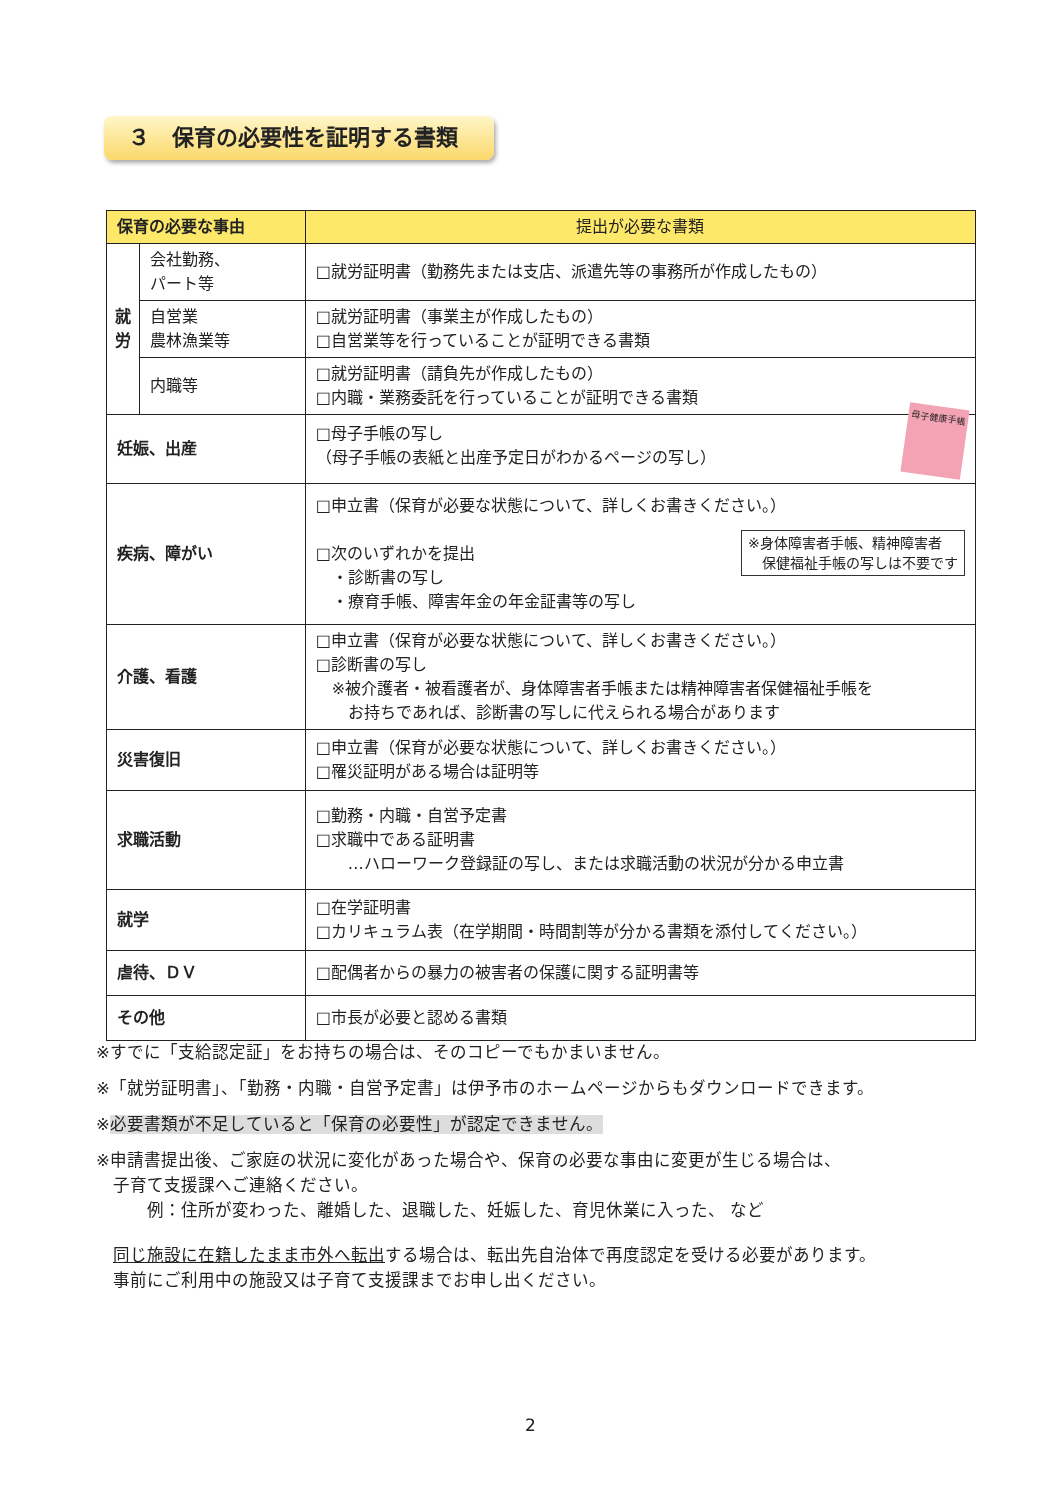３　保育の必要性を証明する書類
| 保育の必要な事由 | | 提出が必要な書類 |
| --- | --- | --- |
| 就労 | 会社勤務、 パート等 | □就労証明書（勤務先または支店、派遣先等の事務所が作成したもの） |
| | 自営業 農林漁業等 | □就労証明書（事業主が作成したもの） □自営業等を行っていることが証明できる書類 |
| | 内職等 | □就労証明書（請負先が作成したもの） □内職・業務委託を行っていることが証明できる書類 |
| 妊娠、出産 | | □母子手帳の写し （母子手帳の表紙と出産予定日がわかるページの写し） 母子健康手帳 |
| 疾病、障がい | | □申立書（保育が必要な状態について、詳しくお書きください。） □次のいずれかを提出 ・診断書の写し ・療育手帳、障害年金の年金証書等の写し ※身体障害者手帳、精神障害者 保健福祉手帳の写しは不要です |
| 介護、看護 | | □申立書（保育が必要な状態について、詳しくお書きください。） □診断書の写し ※被介護者・被看護者が、身体障害者手帳または精神障害者保健福祉手帳を お持ちであれば、診断書の写しに代えられる場合があります |
| 災害復旧 | | □申立書（保育が必要な状態について、詳しくお書きください。） □罹災証明がある場合は証明等 |
| 求職活動 | | □勤務・内職・自営予定書 □求職中である証明書 …ハローワーク登録証の写し、または求職活動の状況が分かる申立書 |
| 就学 | | □在学証明書 □カリキュラム表（在学期間・時間割等が分かる書類を添付してください。） |
| 虐待、ＤＶ | | □配偶者からの暴力の被害者の保護に関する証明書等 |
| その他 | | □市長が必要と認める書類 |
※すでに「支給認定証」をお持ちの場合は、そのコピーでもかまいません。
※「就労証明書」、「勤務・内職・自営予定書」は伊予市のホームページからもダウンロードできます。
※必要書類が不足していると「保育の必要性」が認定できません。
※申請書提出後、ご家庭の状況に変化があった場合や、保育の必要な事由に変更が生じる場合は、
　子育て支援課へご連絡ください。
　　　例：住所が変わった、離婚した、退職した、妊娠した、育児休業に入った、 など
　同じ施設に在籍したまま市外へ転出する場合は、転出先自治体で再度認定を受ける必要があります。
　事前にご利用中の施設又は子育て支援課までお申し出ください。
2